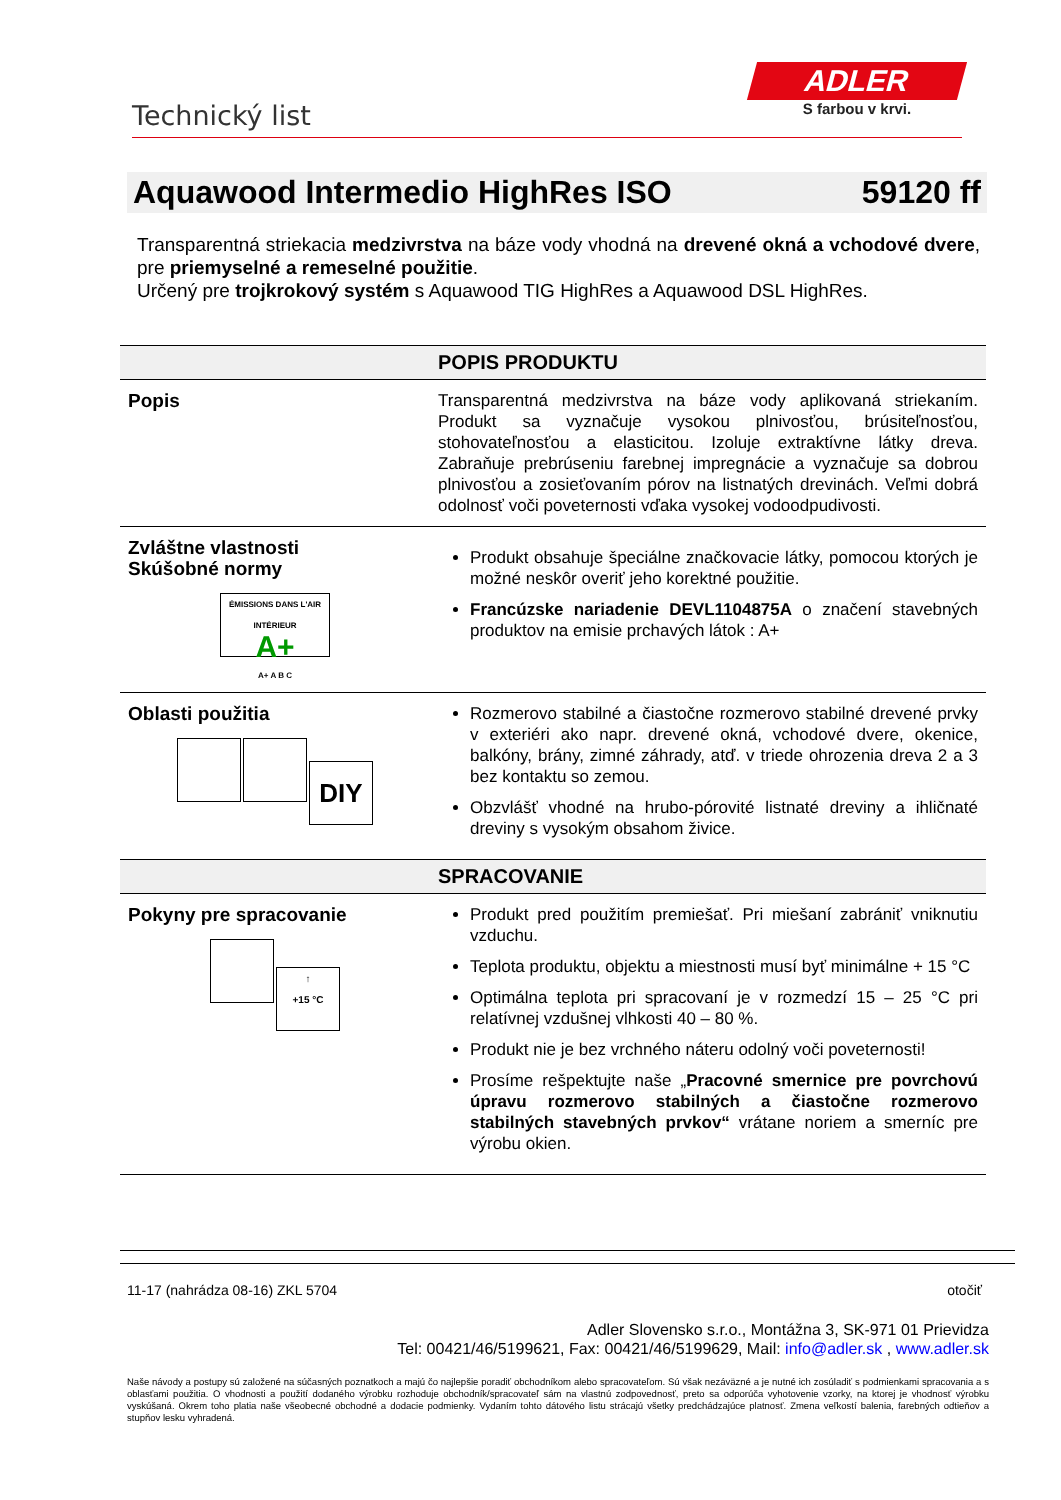Technický list
ADLER
S farbou v krvi.
Aquawood Intermedio HighRes ISO 59120 ff
Transparentná striekacia medzivrstva na báze vody vhodná na drevené okná a vchodové dvere, pre priemyselné a remeselné použitie.
Určený pre trojkrokový systém s Aquawood TIG HighRes a Aquawood DSL HighRes.
| | POPIS PRODUKTU |
| --- | --- |
| Popis | Transparentná medzivrstva na báze vody aplikovaná striekaním. Produkt sa vyznačuje vysokou plnivosťou, brúsiteľnosťou, stohovateľnosťou a elasticitou. Izoluje extraktívne látky dreva. Zabraňuje prebrúseniu farebnej impregnácie a vyznačuje sa dobrou plnivosťou a zosieťovaním pórov na listnatých drevinách. Veľmi dobrá odolnosť voči poveternosti vďaka vysokej vodoodpudivosti. |
| Zvláštne vlastnosti Skúšobné normy ÉMISSIONS DANS L'AIR INTÉRIEUR A+ A+ A B C | Produkt obsahuje špeciálne značkovacie látky, pomocou ktorých je možné neskôr overiť jeho korektné použitie. Francúzske nariadenie DEVL1104875A o značení stavebných produktov na emisie prchavých látok : A+ |
| Oblasti použitia DIY | Rozmerovo stabilné a čiastočne rozmerovo stabilné drevené prvky v exteriéri ako napr. drevené okná, vchodové dvere, okenice, balkóny, brány, zimné záhrady, atď. v triede ohrozenia dreva 2 a 3 bez kontaktu so zemou. Obzvlášť vhodné na hrubo-pórovité listnaté dreviny a ihličnaté dreviny s vysokým obsahom živice. |
| | SPRACOVANIE |
| Pokyny pre spracovanie ↑ +15 °C | Produkt pred použitím premiešať. Pri miešaní zabrániť vniknutiu vzduchu. Teplota produktu, objektu a miestnosti musí byť minimálne + 15 °C Optimálna teplota pri spracovaní je v rozmedzí 15 – 25 °C pri relatívnej vzdušnej vlhkosti 40 – 80 %. Produkt nie je bez vrchného náteru odolný voči poveternosti! Prosíme rešpektujte naše „ Pracovné smernice pre povrchovú úpravu rozmerovo stabilných a čiastočne rozmerovo stabilných stavebných prvkov“ vrátane noriem a smerníc pre výrobu okien. |
11-17 (nahrádza 08-16) ZKL 5704 otočiť
Adler Slovensko s.r.o., Montážna 3, SK-971 01 Prievidza
Tel: 00421/46/5199621, Fax: 00421/46/5199629, Mail: info@adler.sk , www.adler.sk
Naše návody a postupy sú založené na súčasných poznatkoch a majú čo najlepšie poradiť obchodníkom alebo spracovateľom. Sú však nezáväzné a je nutné ich zosúladiť s podmienkami spracovania a s oblasťami použitia. O vhodnosti a použití dodaného výrobku rozhoduje obchodník/spracovateľ sám na vlastnú zodpovednosť, preto sa odporúča vyhotovenie vzorky, na ktorej je vhodnosť výrobku vyskúšaná. Okrem toho platia naše všeobecné obchodné a dodacie podmienky. Vydaním tohto dátového listu strácajú všetky predchádzajúce platnosť. Zmena veľkostí balenia, farebných odtieňov a stupňov lesku vyhradená.